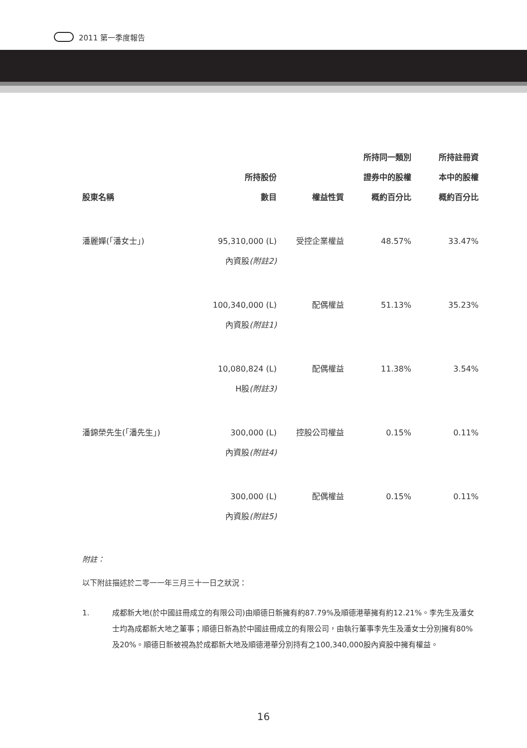2011 第一季度報告
| 股東名稱 | 所持股份 數目 | 權益性質 | 所持同一類別 證券中的股權 概約百分比 | 所持註冊資 本中的股權 概約百分比 |
| --- | --- | --- | --- | --- |
| 潘麗嬋(「潘女士」) | 95,310,000 (L) 內資股 (附註2) | 受控企業權益 | 48.57% | 33.47% |
| | 100,340,000 (L) 內資股 (附註1) | 配偶權益 | 51.13% | 35.23% |
| | 10,080,824 (L) H股 (附註3) | 配偶權益 | 11.38% | 3.54% |
| 潘錦榮先生(「潘先生」) | 300,000 (L) 內資股 (附註4) | 控股公司權益 | 0.15% | 0.11% |
| | 300,000 (L) 內資股 (附註5) | 配偶權益 | 0.15% | 0.11% |
附註：
以下附註描述於二零一一年三月三十一日之狀況：
1. 成都新大地(於中國註冊成立的有限公司)由順德日新擁有約87.79%及順德港華擁有約12.21%。李先生及潘女士均為成都新大地之董事；順德日新為於中國註冊成立的有限公司，由執行董事李先生及潘女士分別擁有80%及20%。順德日新被視為於成都新大地及順德港華分別持有之100,340,000股內資股中擁有權益。
16